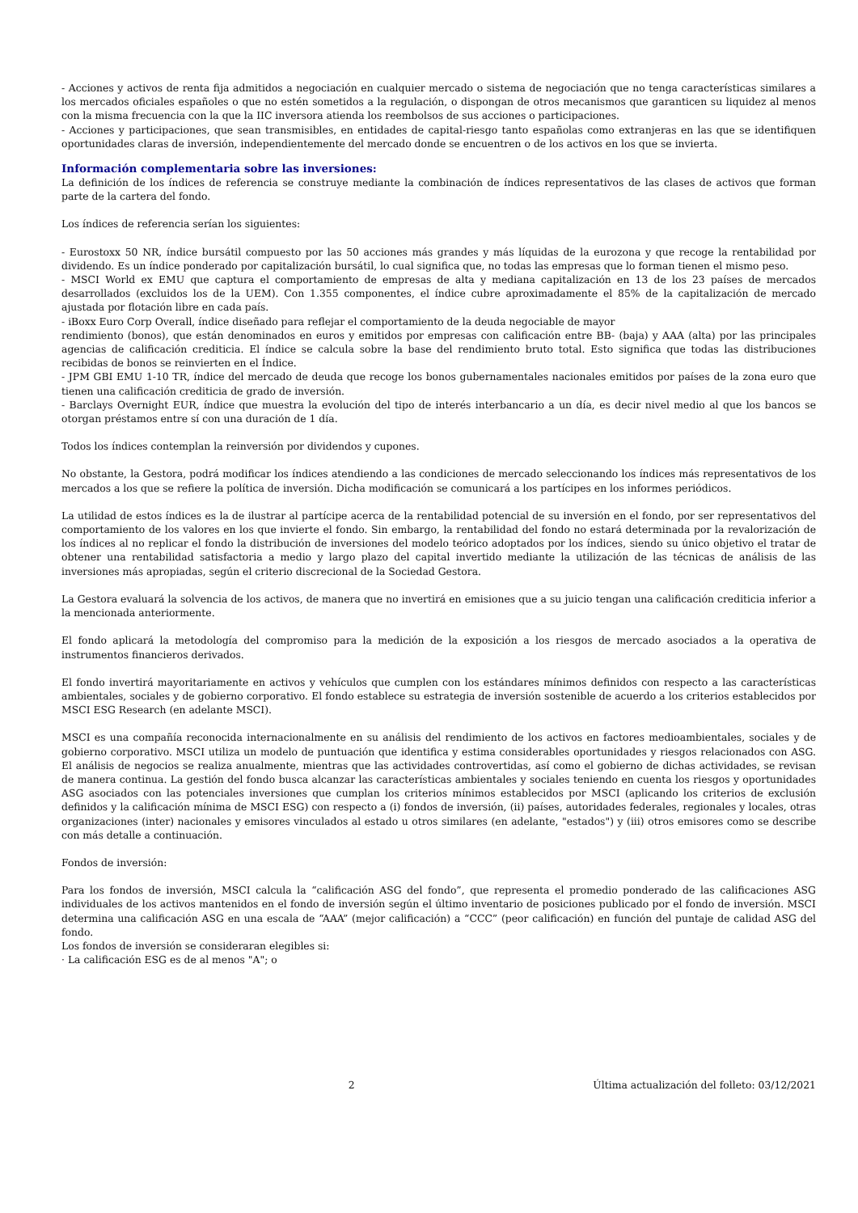- Acciones y activos de renta fija admitidos a negociación en cualquier mercado o sistema de negociación que no tenga características similares a los mercados oficiales españoles o que no estén sometidos a la regulación, o dispongan de otros mecanismos que garanticen su liquidez al menos con la misma frecuencia con la que la IIC inversora atienda los reembolsos de sus acciones o participaciones.
- Acciones y participaciones, que sean transmisibles, en entidades de capital-riesgo tanto españolas como extranjeras en las que se identifiquen oportunidades claras de inversión, independientemente del mercado donde se encuentren o de los activos en los que se invierta.
Información complementaria sobre las inversiones:
La definición de los índices de referencia se construye mediante la combinación de índices representativos de las clases de activos que forman parte de la cartera del fondo.
Los índices de referencia serían los siguientes:
- Eurostoxx 50 NR, índice bursátil compuesto por las 50 acciones más grandes y más líquidas de la eurozona y que recoge la rentabilidad por dividendo. Es un índice ponderado por capitalización bursátil, lo cual significa que, no todas las empresas que lo forman tienen el mismo peso.
- MSCI World ex EMU que captura el comportamiento de empresas de alta y mediana capitalización en 13 de los 23 países de mercados desarrollados (excluidos los de la UEM). Con 1.355 componentes, el índice cubre aproximadamente el 85% de la capitalización de mercado ajustada por flotación libre en cada país.
- iBoxx Euro Corp Overall, índice diseñado para reflejar el comportamiento de la deuda negociable de mayor
rendimiento (bonos), que están denominados en euros y emitidos por empresas con calificación entre BB- (baja) y AAA (alta) por las principales agencias de calificación crediticia. El índice se calcula sobre la base del rendimiento bruto total. Esto significa que todas las distribuciones recibidas de bonos se reinvierten en el Índice.
- JPM GBI EMU 1-10 TR, índice del mercado de deuda que recoge los bonos gubernamentales nacionales emitidos por países de la zona euro que tienen una calificación crediticia de grado de inversión.
- Barclays Overnight EUR, índice que muestra la evolución del tipo de interés interbancario a un día, es decir nivel medio al que los bancos se otorgan préstamos entre sí con una duración de 1 día.
Todos los índices contemplan la reinversión por dividendos y cupones.
No obstante, la Gestora, podrá modificar los índices atendiendo a las condiciones de mercado seleccionando los índices más representativos de los mercados a los que se refiere la política de inversión. Dicha modificación se comunicará a los partícipes en los informes periódicos.
La utilidad de estos índices es la de ilustrar al partícipe acerca de la rentabilidad potencial de su inversión en el fondo, por ser representativos del comportamiento de los valores en los que invierte el fondo. Sin embargo, la rentabilidad del fondo no estará determinada por la revalorización de los índices al no replicar el fondo la distribución de inversiones del modelo teórico adoptados por los índices, siendo su único objetivo el tratar de obtener una rentabilidad satisfactoria a medio y largo plazo del capital invertido mediante la utilización de las técnicas de análisis de las inversiones más apropiadas, según el criterio discrecional de la Sociedad Gestora.
La Gestora evaluará la solvencia de los activos, de manera que no invertirá en emisiones que a su juicio tengan una calificación crediticia inferior a la mencionada anteriormente.
El fondo aplicará la metodología del compromiso para la medición de la exposición a los riesgos de mercado asociados a la operativa de instrumentos financieros derivados.
El fondo invertirá mayoritariamente en activos y vehículos que cumplen con los estándares mínimos definidos con respecto a las características ambientales, sociales y de gobierno corporativo. El fondo establece su estrategia de inversión sostenible de acuerdo a los criterios establecidos por MSCI ESG Research (en adelante MSCI).
MSCI es una compañía reconocida internacionalmente en su análisis del rendimiento de los activos en factores medioambientales, sociales y de gobierno corporativo. MSCI utiliza un modelo de puntuación que identifica y estima considerables oportunidades y riesgos relacionados con ASG. El análisis de negocios se realiza anualmente, mientras que las actividades controvertidas, así como el gobierno de dichas actividades, se revisan de manera continua. La gestión del fondo busca alcanzar las características ambientales y sociales teniendo en cuenta los riesgos y oportunidades ASG asociados con las potenciales inversiones que cumplan los criterios mínimos establecidos por MSCI (aplicando los criterios de exclusión definidos y la calificación mínima de MSCI ESG) con respecto a (i) fondos de inversión, (ii) países, autoridades federales, regionales y locales, otras organizaciones (inter) nacionales y emisores vinculados al estado u otros similares (en adelante, "estados") y (iii) otros emisores como se describe con más detalle a continuación.
Fondos de inversión:
Para los fondos de inversión, MSCI calcula la “calificación ASG del fondo”, que representa el promedio ponderado de las calificaciones ASG individuales de los activos mantenidos en el fondo de inversión según el último inventario de posiciones publicado por el fondo de inversión. MSCI determina una calificación ASG en una escala de “AAA” (mejor calificación) a “CCC” (peor calificación) en función del puntaje de calidad ASG del fondo.
Los fondos de inversión se consideraran elegibles si:
· La calificación ESG es de al menos "A"; o
2 Última actualización del folleto: 03/12/2021